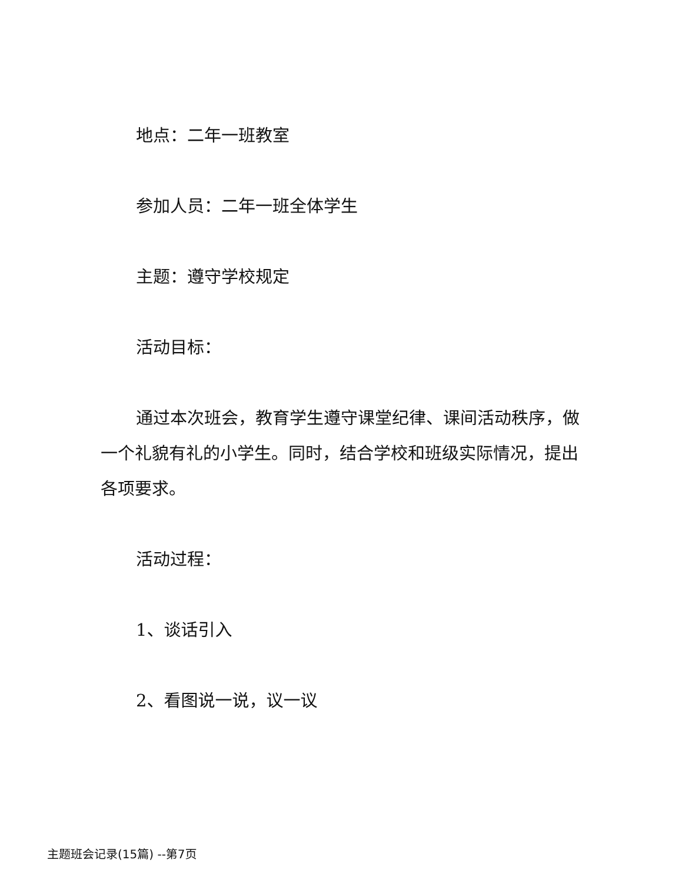地点：二年一班教室
参加人员：二年一班全体学生
主题：遵守学校规定
活动目标：
通过本次班会，教育学生遵守课堂纪律、课间活动秩序，做一个礼貌有礼的小学生。同时，结合学校和班级实际情况，提出各项要求。
活动过程：
1、谈话引入
2、看图说一说，议一议
主题班会记录(15篇) --第7页